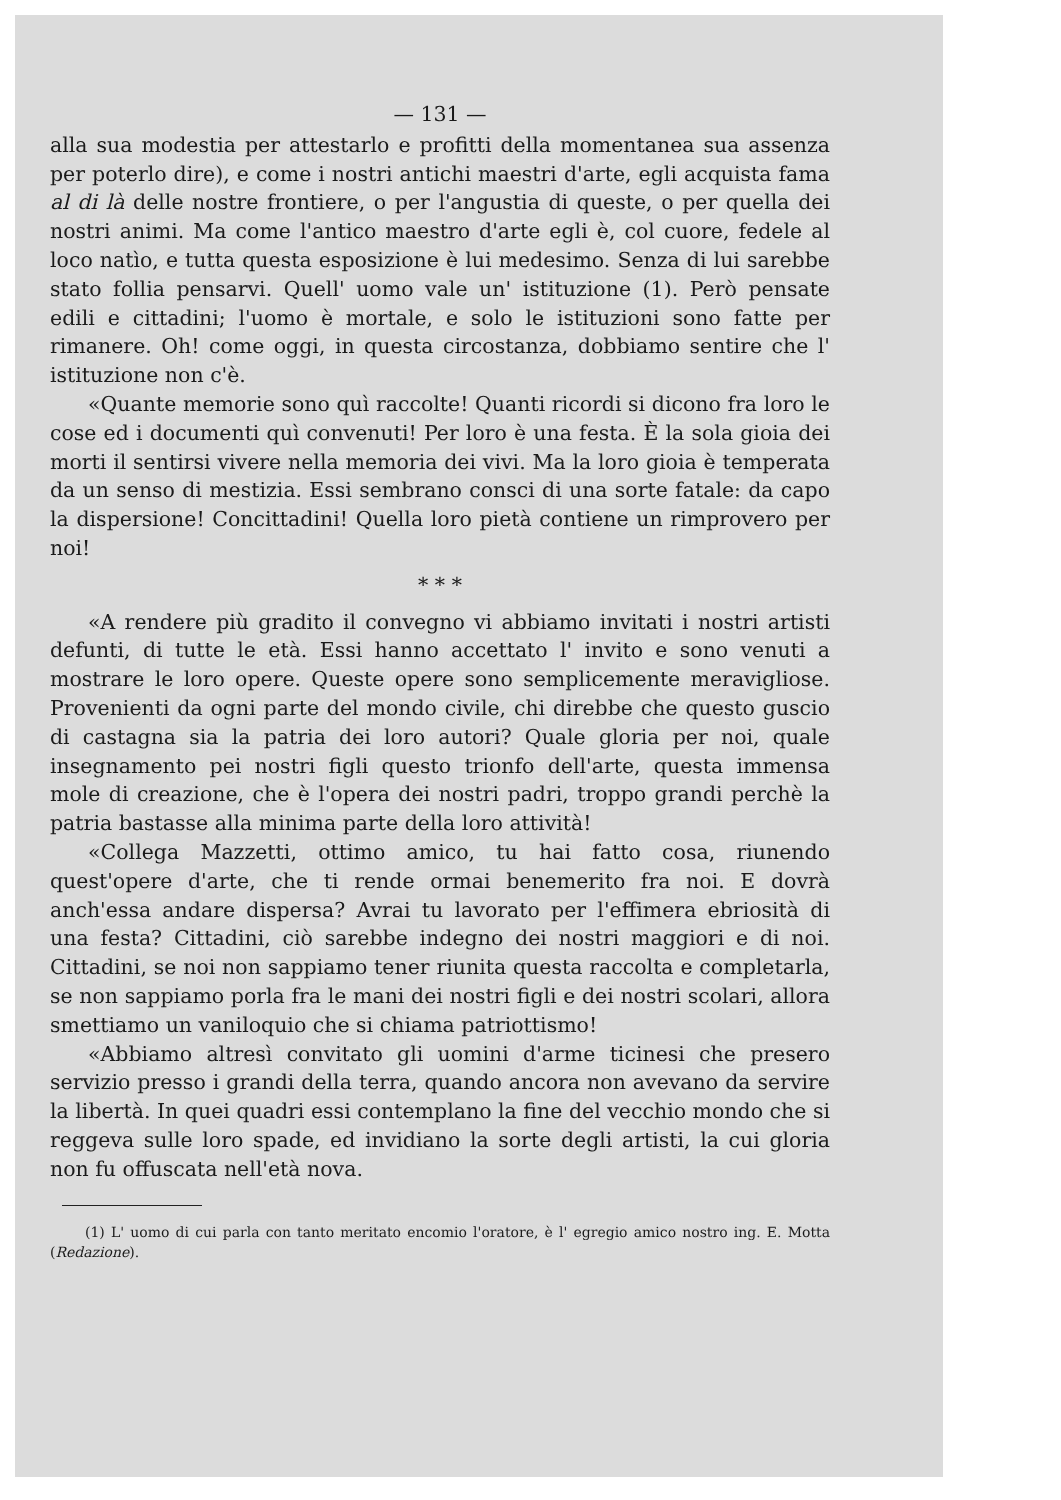— 131 —
alla sua modestia per attestarlo e profitti della momentanea sua assenza per poterlo dire), e come i nostri antichi maestri d'arte, egli acquista fama al di là delle nostre frontiere, o per l'angustia di queste, o per quella dei nostri animi. Ma come l'antico maestro d'arte egli è, col cuore, fedele al loco natìo, e tutta questa esposizione è lui medesimo. Senza di lui sarebbe stato follia pensarvi. Quell' uomo vale un' istituzione (1). Però pensate edili e cittadini; l'uomo è mortale, e solo le istituzioni sono fatte per rimanere. Oh! come oggi, in questa circostanza, dobbiamo sentire che l' istituzione non c'è.
«Quante memorie sono quì raccolte! Quanti ricordi si dicono fra loro le cose ed i documenti quì convenuti! Per loro è una festa. È la sola gioia dei morti il sentirsi vivere nella memoria dei vivi. Ma la loro gioia è temperata da un senso di mestizia. Essi sembrano consci di una sorte fatale: da capo la dispersione! Concittadini! Quella loro pietà contiene un rimprovero per noi!
* * *
«A rendere più gradito il convegno vi abbiamo invitati i nostri artisti defunti, di tutte le età. Essi hanno accettato l' invito e sono venuti a mostrare le loro opere. Queste opere sono semplicemente meravigliose. Provenienti da ogni parte del mondo civile, chi direbbe che questo guscio di castagna sia la patria dei loro autori? Quale gloria per noi, quale insegnamento pei nostri figli questo trionfo dell'arte, questa immensa mole di creazione, che è l'opera dei nostri padri, troppo grandi perchè la patria bastasse alla minima parte della loro attività!
«Collega Mazzetti, ottimo amico, tu hai fatto cosa, riunendo quest'opere d'arte, che ti rende ormai benemerito fra noi. E dovrà anch'essa andare dispersa? Avrai tu lavorato per l'effimera ebriosità di una festa? Cittadini, ciò sarebbe indegno dei nostri maggiori e di noi. Cittadini, se noi non sappiamo tener riunita questa raccolta e completarla, se non sappiamo porla fra le mani dei nostri figli e dei nostri scolari, allora smettiamo un vaniloquio che si chiama patriottismo!
«Abbiamo altresì convitato gli uomini d'arme ticinesi che presero servizio presso i grandi della terra, quando ancora non avevano da servire la libertà. In quei quadri essi contemplano la fine del vecchio mondo che si reggeva sulle loro spade, ed invidiano la sorte degli artisti, la cui gloria non fu offuscata nell'età nova.
(1) L' uomo di cui parla con tanto meritato encomio l'oratore, è l' egregio amico nostro ing. E. Motta (Redazione).